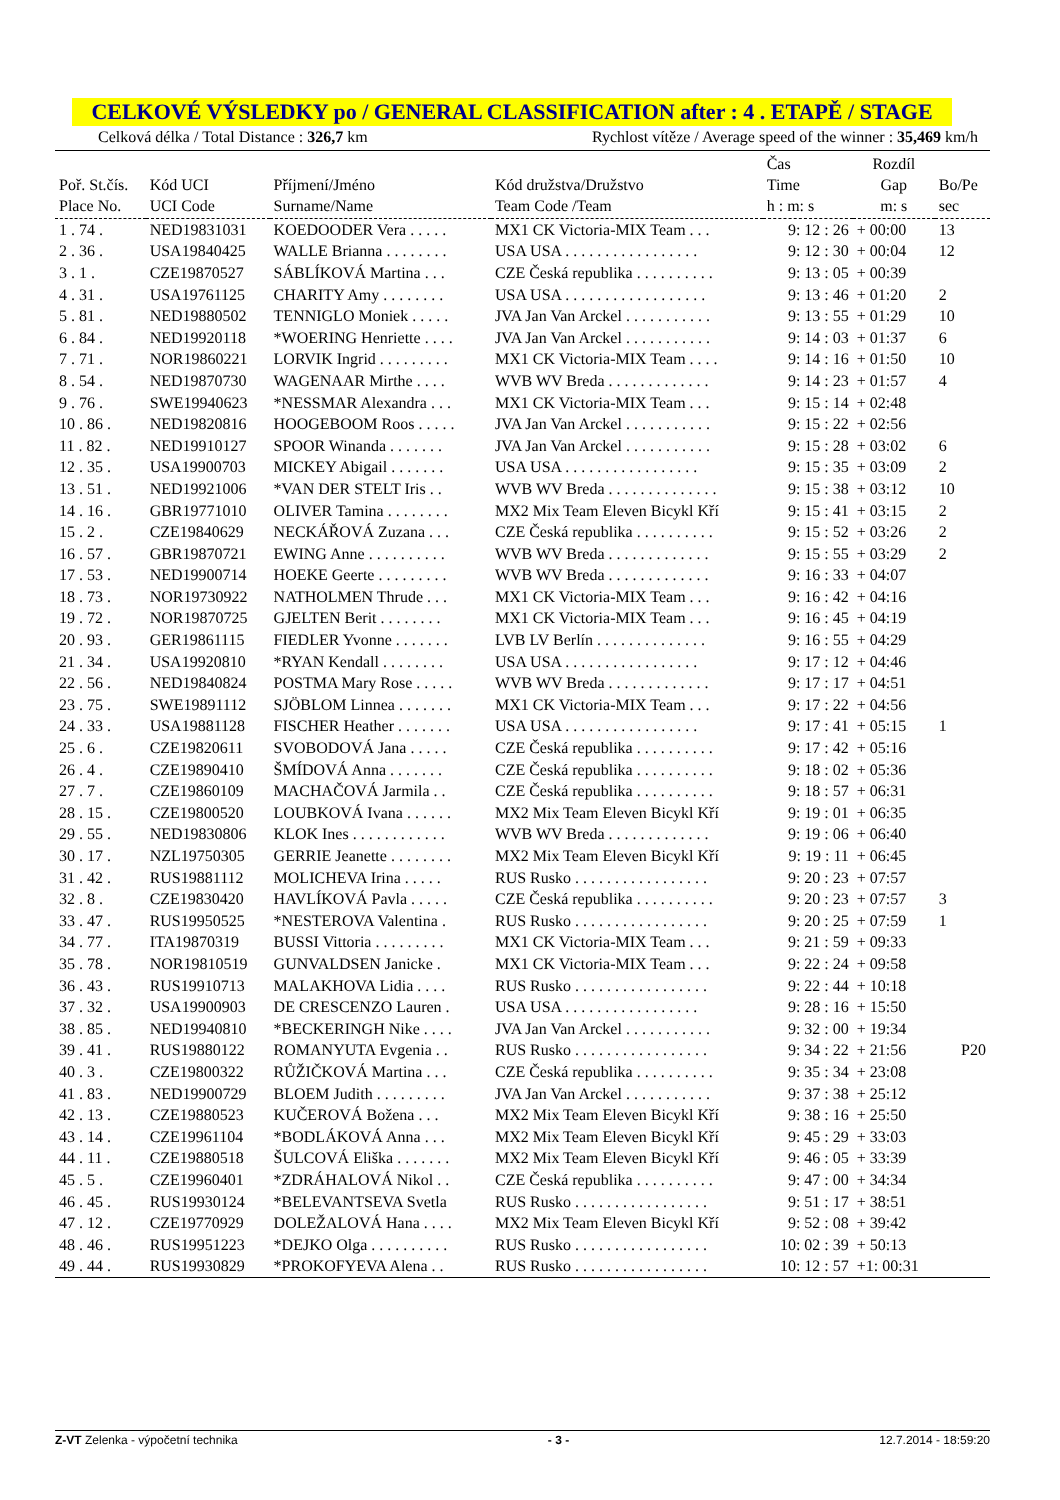CELKOVÉ VÝSLEDKY po / GENERAL CLASSIFICATION after : 4 . ETAPĚ / STAGE
Celková délka / Total Distance : 326,7 km Rychlost vítěze / Average speed of the winner : 35,469 km/h
| Poř. St.čís. Place No. | Kód UCI UCI Code | Příjmení/Jméno Surname/Name | Kód družstva/Družstvo Team Code /Team | Čas Time h : m: s | Rozdíl Gap m: s | Bo/Pe sec |
| --- | --- | --- | --- | --- | --- | --- |
| 1 . 74 . | NED19831031 | KOEDOODER Vera . . . . . | MX1 CK Victoria-MIX Team . . . | 9: 12 : 26 | + 00:00 | 13 |
| 2 . 36 . | USA19840425 | WALLE Brianna . . . . . . . . | USA USA . . . . . . . . . . . . . . . . . | 9: 12 : 30 | + 00:04 | 12 |
| 3 . 1 . | CZE19870527 | SÁBLÍKOVÁ Martina . . . | CZE Česká republika . . . . . . . . . . | 9: 13 : 05 | + 00:39 | |
| 4 . 31 . | USA19761125 | CHARITY Amy . . . . . . . . | USA USA . . . . . . . . . . . . . . . . . . | 9: 13 : 46 | + 01:20 | 2 |
| 5 . 81 . | NED19880502 | TENNIGLO Moniek . . . . . | JVA Jan Van Arckel . . . . . . . . . . . | 9: 13 : 55 | + 01:29 | 10 |
| 6 . 84 . | NED19920118 | *WOERING Henriette . . . . | JVA Jan Van Arckel . . . . . . . . . . . | 9: 14 : 03 | + 01:37 | 6 |
| 7 . 71 . | NOR19860221 | LORVIK Ingrid . . . . . . . . . | MX1 CK Victoria-MIX Team . . . . | 9: 14 : 16 | + 01:50 | 10 |
| 8 . 54 . | NED19870730 | WAGENAAR Mirthe . . . . | WVB WV Breda . . . . . . . . . . . . . | 9: 14 : 23 | + 01:57 | 4 |
| 9 . 76 . | SWE19940623 | *NESSMAR Alexandra . . . | MX1 CK Victoria-MIX Team . . . | 9: 15 : 14 | + 02:48 | |
| 10 . 86 . | NED19820816 | HOOGEBOOM Roos . . . . . | JVA Jan Van Arckel . . . . . . . . . . . | 9: 15 : 22 | + 02:56 | |
| 11 . 82 . | NED19910127 | SPOOR Winanda . . . . . . . | JVA Jan Van Arckel . . . . . . . . . . . | 9: 15 : 28 | + 03:02 | 6 |
| 12 . 35 . | USA19900703 | MICKEY Abigail . . . . . . . | USA USA . . . . . . . . . . . . . . . . . | 9: 15 : 35 | + 03:09 | 2 |
| 13 . 51 . | NED19921006 | *VAN DER STELT Iris . . | WVB WV Breda . . . . . . . . . . . . . . | 9: 15 : 38 | + 03:12 | 10 |
| 14 . 16 . | GBR19771010 | OLIVER Tamina . . . . . . . . | MX2 Mix Team Eleven Bicykl Kří | 9: 15 : 41 | + 03:15 | 2 |
| 15 . 2 . | CZE19840629 | NECKÁŘOVÁ Zuzana . . . | CZE Česká republika . . . . . . . . . . | 9: 15 : 52 | + 03:26 | 2 |
| 16 . 57 . | GBR19870721 | EWING Anne . . . . . . . . . . | WVB WV Breda . . . . . . . . . . . . . | 9: 15 : 55 | + 03:29 | 2 |
| 17 . 53 . | NED19900714 | HOEKE Geerte . . . . . . . . . | WVB WV Breda . . . . . . . . . . . . . | 9: 16 : 33 | + 04:07 | |
| 18 . 73 . | NOR19730922 | NATHOLMEN Thrude . . . | MX1 CK Victoria-MIX Team . . . | 9: 16 : 42 | + 04:16 | |
| 19 . 72 . | NOR19870725 | GJELTEN Berit . . . . . . . . | MX1 CK Victoria-MIX Team . . . | 9: 16 : 45 | + 04:19 | |
| 20 . 93 . | GER19861115 | FIEDLER Yvonne . . . . . . . | LVB LV Berlín . . . . . . . . . . . . . . | 9: 16 : 55 | + 04:29 | |
| 21 . 34 . | USA19920810 | *RYAN Kendall . . . . . . . . | USA USA . . . . . . . . . . . . . . . . . | 9: 17 : 12 | + 04:46 | |
| 22 . 56 . | NED19840824 | POSTMA Mary Rose . . . . . | WVB WV Breda . . . . . . . . . . . . . | 9: 17 : 17 | + 04:51 | |
| 23 . 75 . | SWE19891112 | SJÖBLOM Linnea . . . . . . . | MX1 CK Victoria-MIX Team . . . | 9: 17 : 22 | + 04:56 | |
| 24 . 33 . | USA19881128 | FISCHER Heather . . . . . . . | USA USA . . . . . . . . . . . . . . . . . | 9: 17 : 41 | + 05:15 | 1 |
| 25 . 6 . | CZE19820611 | SVOBODOVÁ Jana . . . . . | CZE Česká republika . . . . . . . . . . | 9: 17 : 42 | + 05:16 | |
| 26 . 4 . | CZE19890410 | ŠMÍDOVÁ Anna . . . . . . . | CZE Česká republika . . . . . . . . . . | 9: 18 : 02 | + 05:36 | |
| 27 . 7 . | CZE19860109 | MACHAČOVÁ Jarmila . . | CZE Česká republika . . . . . . . . . . | 9: 18 : 57 | + 06:31 | |
| 28 . 15 . | CZE19800520 | LOUBKOVÁ Ivana . . . . . . | MX2 Mix Team Eleven Bicykl Kří | 9: 19 : 01 | + 06:35 | |
| 29 . 55 . | NED19830806 | KLOK Ines . . . . . . . . . . . . | WVB WV Breda . . . . . . . . . . . . . | 9: 19 : 06 | + 06:40 | |
| 30 . 17 . | NZL19750305 | GERRIE Jeanette . . . . . . . . | MX2 Mix Team Eleven Bicykl Kří | 9: 19 : 11 | + 06:45 | |
| 31 . 42 . | RUS19881112 | MOLICHEVA Irina . . . . . | RUS Rusko . . . . . . . . . . . . . . . . . | 9: 20 : 23 | + 07:57 | |
| 32 . 8 . | CZE19830420 | HAVLÍKOVÁ Pavla . . . . . | CZE Česká republika . . . . . . . . . . | 9: 20 : 23 | + 07:57 | 3 |
| 33 . 47 . | RUS19950525 | *NESTEROVA Valentina . | RUS Rusko . . . . . . . . . . . . . . . . . | 9: 20 : 25 | + 07:59 | 1 |
| 34 . 77 . | ITA19870319 | BUSSI Vittoria . . . . . . . . . | MX1 CK Victoria-MIX Team . . . | 9: 21 : 59 | + 09:33 | |
| 35 . 78 . | NOR19810519 | GUNVALDSEN Janicke . | MX1 CK Victoria-MIX Team . . . | 9: 22 : 24 | + 09:58 | |
| 36 . 43 . | RUS19910713 | MALAKHOVA Lidia . . . . | RUS Rusko . . . . . . . . . . . . . . . . . | 9: 22 : 44 | + 10:18 | |
| 37 . 32 . | USA19900903 | DE CRESCENZO Lauren . | USA USA . . . . . . . . . . . . . . . . . | 9: 28 : 16 | + 15:50 | |
| 38 . 85 . | NED19940810 | *BECKERINGH Nike . . . . | JVA Jan Van Arckel . . . . . . . . . . . | 9: 32 : 00 | + 19:34 | |
| 39 . 41 . | RUS19880122 | ROMANYUTA Evgenia . . | RUS Rusko . . . . . . . . . . . . . . . . . | 9: 34 : 22 | + 21:56 | P20 |
| 40 . 3 . | CZE19800322 | RŮŽIČKOVÁ Martina . . . | CZE Česká republika . . . . . . . . . . | 9: 35 : 34 | + 23:08 | |
| 41 . 83 . | NED19900729 | BLOEM Judith . . . . . . . . . | JVA Jan Van Arckel . . . . . . . . . . . | 9: 37 : 38 | + 25:12 | |
| 42 . 13 . | CZE19880523 | KUČEROVÁ Božena . . . | MX2 Mix Team Eleven Bicykl Kří | 9: 38 : 16 | + 25:50 | |
| 43 . 14 . | CZE19961104 | *BODLÁKOVÁ Anna . . . | MX2 Mix Team Eleven Bicykl Kří | 9: 45 : 29 | + 33:03 | |
| 44 . 11 . | CZE19880518 | ŠULCOVÁ Eliška . . . . . . . | MX2 Mix Team Eleven Bicykl Kří | 9: 46 : 05 | + 33:39 | |
| 45 . 5 . | CZE19960401 | *ZDRÁHALOVÁ Nikol . . | CZE Česká republika . . . . . . . . . . | 9: 47 : 00 | + 34:34 | |
| 46 . 45 . | RUS19930124 | *BELEVANTSEVA Svetla | RUS Rusko . . . . . . . . . . . . . . . . . | 9: 51 : 17 | + 38:51 | |
| 47 . 12 . | CZE19770929 | DOLEŽALOVÁ Hana . . . . | MX2 Mix Team Eleven Bicykl Kří | 9: 52 : 08 | + 39:42 | |
| 48 . 46 . | RUS19951223 | *DEJKO Olga . . . . . . . . . . | RUS Rusko . . . . . . . . . . . . . . . . . | 10: 02 : 39 | + 50:13 | |
| 49 . 44 . | RUS19930829 | *PROKOFYEVA Alena . . | RUS Rusko . . . . . . . . . . . . . . . . . | 10: 12 : 57 | +1: 00:31 | |
Z-VT Zelenka - výpočetní technika - 3 - 12.7.2014 - 18:59:20